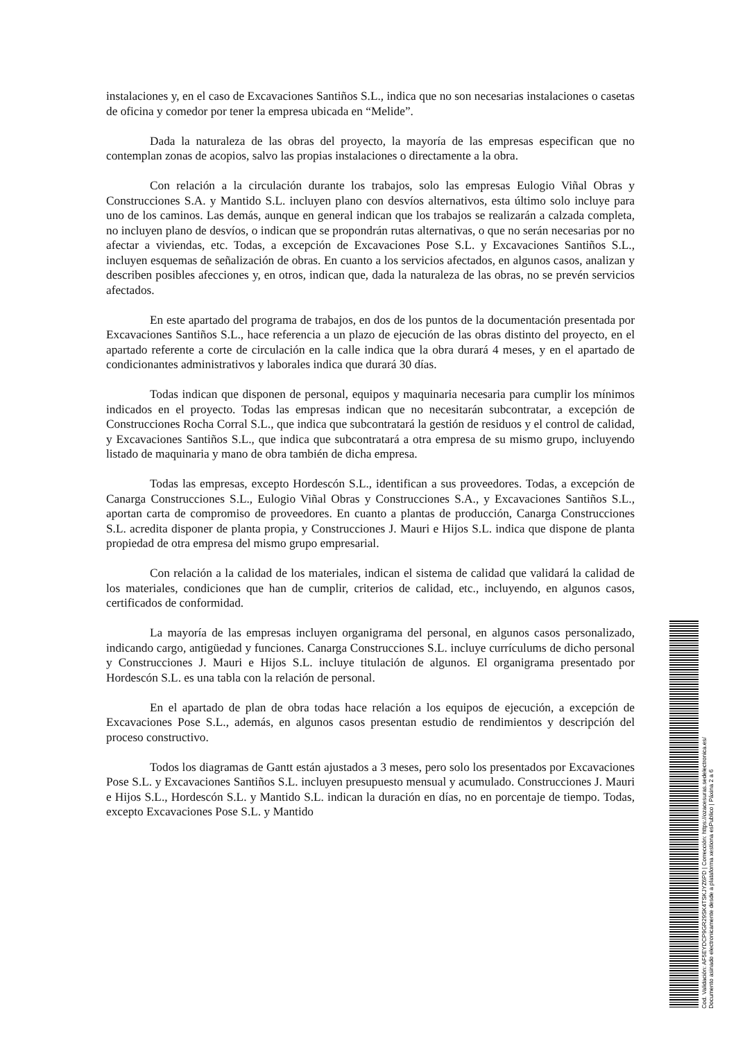instalaciones y, en el caso de Excavaciones Santiños S.L., indica que no son necesarias instalaciones o casetas de oficina y comedor por tener la empresa ubicada en “Melide”.
Dada la naturaleza de las obras del proyecto, la mayoría de las empresas especifican que no contemplan zonas de acopios, salvo las propias instalaciones o directamente a la obra.
Con relación a la circulación durante los trabajos, solo las empresas Eulogio Viñal Obras y Construcciones S.A. y Mantido S.L. incluyen plano con desvíos alternativos, esta último solo incluye para uno de los caminos. Las demás, aunque en general indican que los trabajos se realizarán a calzada completa, no incluyen plano de desvíos, o indican que se propondrán rutas alternativas, o que no serán necesarias por no afectar a viviendas, etc. Todas, a excepción de Excavaciones Pose S.L. y Excavaciones Santiños S.L., incluyen esquemas de señalización de obras. En cuanto a los servicios afectados, en algunos casos, analizan y describen posibles afecciones y, en otros, indican que, dada la naturaleza de las obras, no se prevén servicios afectados.
En este apartado del programa de trabajos, en dos de los puntos de la documentación presentada por Excavaciones Santiños S.L., hace referencia a un plazo de ejecución de las obras distinto del proyecto, en el apartado referente a corte de circulación en la calle indica que la obra durará 4 meses, y en el apartado de condicionantes administrativos y laborales indica que durará 30 días.
Todas indican que disponen de personal, equipos y maquinaria necesaria para cumplir los mínimos indicados en el proyecto. Todas las empresas indican que no necesitarán subcontratar, a excepción de Construcciones Rocha Corral S.L., que indica que subcontratará la gestión de residuos y el control de calidad, y Excavaciones Santiños S.L., que indica que subcontratará a otra empresa de su mismo grupo, incluyendo listado de maquinaria y mano de obra también de dicha empresa.
Todas las empresas, excepto Hordescón S.L., identifican a sus proveedores. Todas, a excepción de Canarga Construcciones S.L., Eulogio Viñal Obras y Construcciones S.A., y Excavaciones Santiños S.L., aportan carta de compromiso de proveedores. En cuanto a plantas de producción, Canarga Construcciones S.L. acredita disponer de planta propia, y Construcciones J. Mauri e Hijos S.L. indica que dispone de planta propiedad de otra empresa del mismo grupo empresarial.
Con relación a la calidad de los materiales, indican el sistema de calidad que validará la calidad de los materiales, condiciones que han de cumplir, criterios de calidad, etc., incluyendo, en algunos casos, certificados de conformidad.
La mayoría de las empresas incluyen organigrama del personal, en algunos casos personalizado, indicando cargo, antigüedad y funciones. Canarga Construcciones S.L. incluye currículums de dicho personal y Construcciones J. Mauri e Hijos S.L. incluye titulación de algunos. El organigrama presentado por Hordescón S.L. es una tabla con la relación de personal.
En el apartado de plan de obra todas hace relación a los equipos de ejecución, a excepción de Excavaciones Pose S.L., además, en algunos casos presentan estudio de rendimientos y descripción del proceso constructivo.
Todos los diagramas de Gantt están ajustados a 3 meses, pero solo los presentados por Excavaciones Pose S.L. y Excavaciones Santiños S.L. incluyen presupuesto mensual y acumulado. Construcciones J. Mauri e Hijos S.L., Hordescón S.L. y Mantido S.L. indican la duración en días, no en porcentaje de tiempo. Todas, excepto Excavaciones Pose S.L. y Mantido
Cod. Validación: AF5EYDCP9GR29SK4TSKJYZ6PD | Corrección: https://ozacesuras.sedelectronica.es/
Documento asinado electronicamente desde a plataforma xestiona esPublico | Páxina 2 a 6